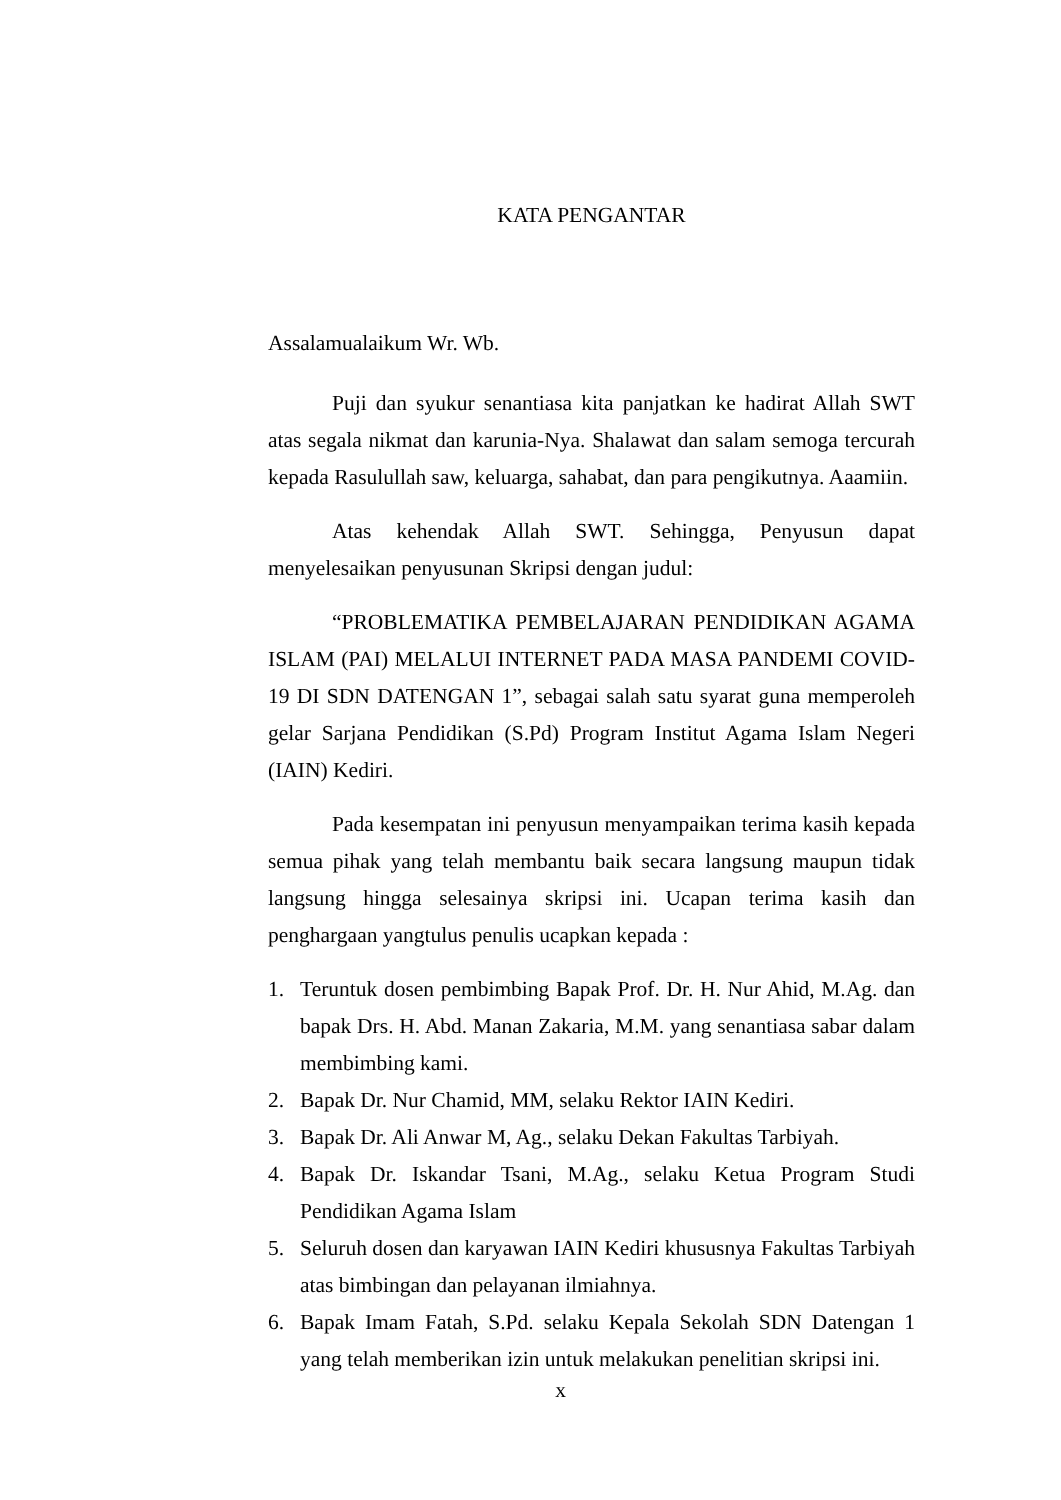KATA PENGANTAR
Assalamualaikum Wr. Wb.
Puji dan syukur senantiasa kita panjatkan ke hadirat Allah SWT atas segala nikmat dan karunia-Nya. Shalawat dan salam semoga tercurah kepada Rasulullah saw, keluarga, sahabat, dan para pengikutnya. Aaamiin.
Atas kehendak Allah SWT. Sehingga, Penyusun dapat menyelesaikan penyusunan Skripsi dengan judul:
“PROBLEMATIKA PEMBELAJARAN PENDIDIKAN AGAMA ISLAM (PAI) MELALUI INTERNET PADA MASA PANDEMI COVID-19 DI SDN DATENGAN 1”, sebagai salah satu syarat guna memperoleh gelar Sarjana Pendidikan (S.Pd) Program Institut Agama Islam Negeri (IAIN) Kediri.
Pada kesempatan ini penyusun menyampaikan terima kasih kepada semua pihak yang telah membantu baik secara langsung maupun tidak langsung hingga selesainya skripsi ini. Ucapan terima kasih dan penghargaan yangtulus penulis ucapkan kepada :
1. Teruntuk dosen pembimbing Bapak Prof. Dr. H. Nur Ahid, M.Ag. dan bapak Drs. H. Abd. Manan Zakaria, M.M. yang senantiasa sabar dalam membimbing kami.
2. Bapak Dr. Nur Chamid, MM, selaku Rektor IAIN Kediri.
3. Bapak Dr. Ali Anwar M, Ag., selaku Dekan Fakultas Tarbiyah.
4. Bapak Dr. Iskandar Tsani, M.Ag., selaku Ketua Program Studi Pendidikan Agama Islam
5. Seluruh dosen dan karyawan IAIN Kediri khususnya Fakultas Tarbiyah atas bimbingan dan pelayanan ilmiahnya.
6. Bapak Imam Fatah, S.Pd. selaku Kepala Sekolah SDN Datengan 1 yang telah memberikan izin untuk melakukan penelitian skripsi ini.
x